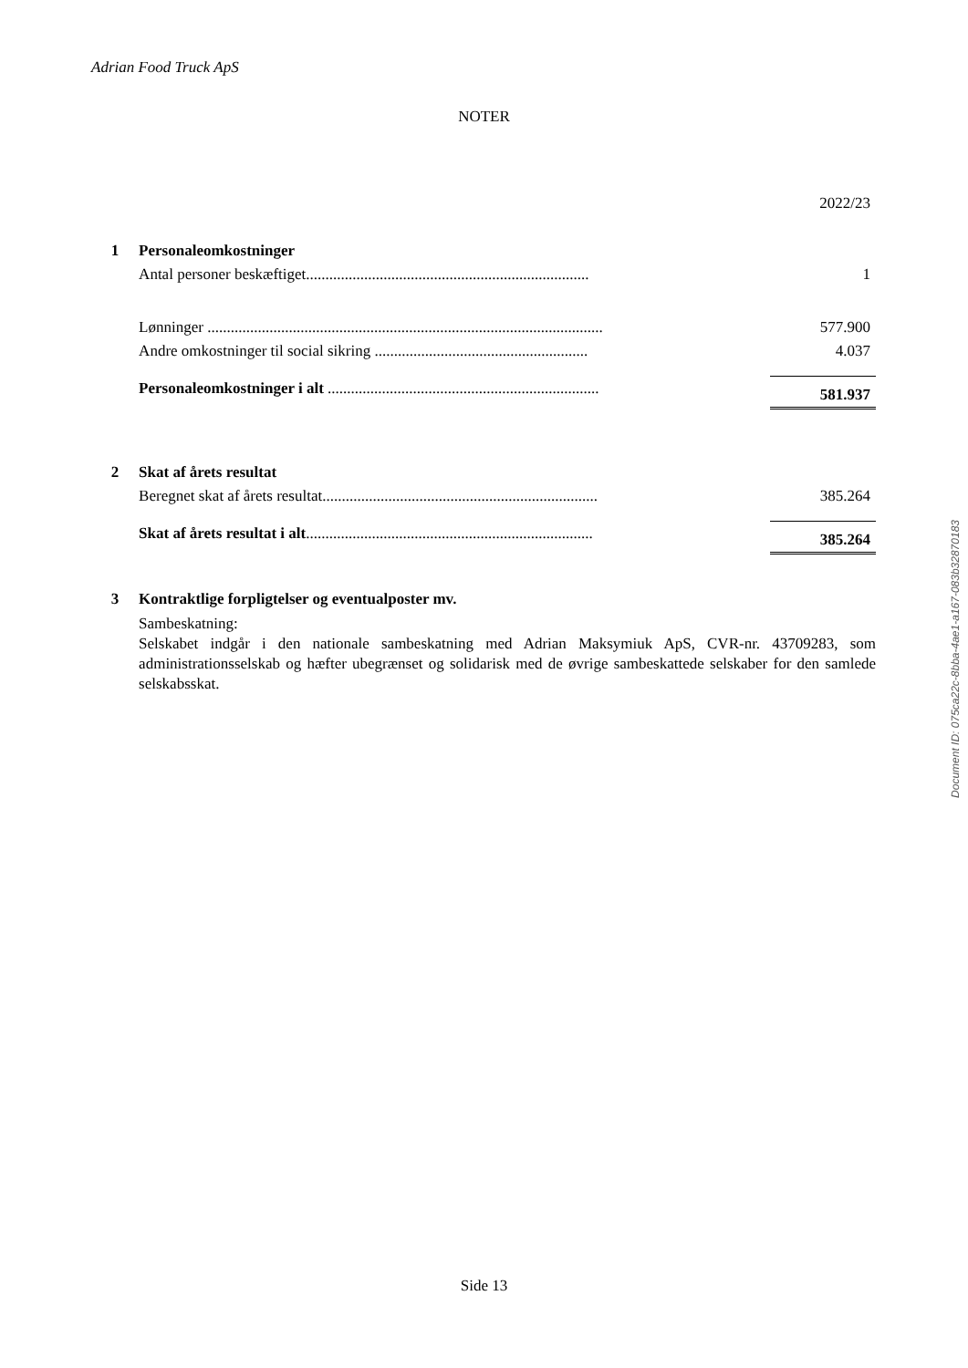Adrian Food Truck ApS
NOTER
| | | | 2022/23 |
| 1 | Personaleomkostninger | | |
| | Antal personer beskæftiget......................................................................... | | 1 |
| | Lønninger ...................................................................................................... | | 577.900 |
| | Andre omkostninger til social sikring ....................................................... | | 4.037 |
| | Personaleomkostninger i alt ...................................................................... | | 581.937 |
| 2 | Skat af årets resultat | | |
| | Beregnet skat af årets resultat....................................................................... | | 385.264 |
| | Skat af årets resultat i alt .......................................................................... | | 385.264 |
| 3 | Kontraktlige forpligtelser og eventualposter mv. | | |
| | Sambeskatning: Selskabet indgår i den nationale sambeskatning med Adrian Maksymiuk ApS, CVR-nr. 43709283, som administrationsselskab og hæfter ubegrænset og solidarisk med de øvrige sambeskattede selskaber for den samlede selskabsskat. | | |
Document ID: 075ca22c-8bba-4ae1-a167-083b32870183
Side 13